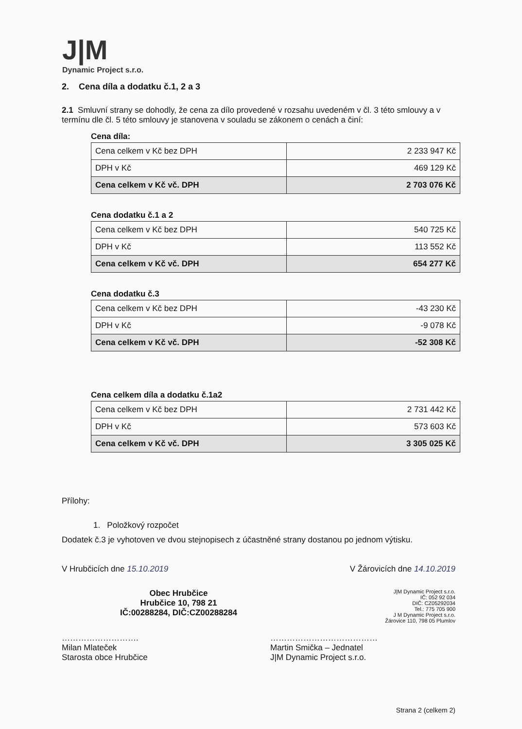J|M
Dynamic Project s.r.o.
2. Cena díla a dodatku č.1, 2 a 3
2.1 Smluvní strany se dohodly, že cena za dílo provedené v rozsahu uvedeném v čl. 3 této smlouvy a v termínu dle čl. 5 této smlouvy je stanovena v souladu se zákonem o cenách a činí:
Cena díla:
| Cena celkem v Kč bez DPH | 2 233 947 Kč |
| DPH v Kč | 469 129 Kč |
| Cena celkem v Kč vč. DPH | 2 703 076 Kč |
Cena dodatku č.1 a 2
| Cena celkem v Kč bez DPH | 540 725 Kč |
| DPH v Kč | 113 552 Kč |
| Cena celkem v Kč vč. DPH | 654 277 Kč |
Cena dodatku č.3
| Cena celkem v Kč bez DPH | -43 230 Kč |
| DPH v Kč | -9 078 Kč |
| Cena celkem v Kč vč. DPH | -52 308 Kč |
Cena celkem díla a dodatku č.1a2
| Cena celkem v Kč bez DPH | 2 731 442 Kč |
| DPH v Kč | 573 603 Kč |
| Cena celkem v Kč vč. DPH | 3 305 025 Kč |
Přílohy:
1. Položkový rozpočet
Dodatek č.3 je vyhotoven ve dvou stejnopisech z účastněné strany dostanou po jednom výtisku.
V Hrubčicích dne 15.10.2019 V Žárovicích dne 14.10.2019
Obec Hrubčice
Hrubčice 10, 798 21
IČ:00288284, DIČ:CZ00288284
J|M Dynamic Project s.r.o.
IČ: 052 92 034
DIČ: CZ05292034
Tel.: 775 705 900
J M Dynamic Project s.r.o.
Žárovice 110, 798 05 Plumlov
……………………….
Milan Mlateček
Starosta obce Hrubčice
…………………………………
Martin Smička – Jednatel
J|M Dynamic Project s.r.o.
Strana 2 (celkem 2)